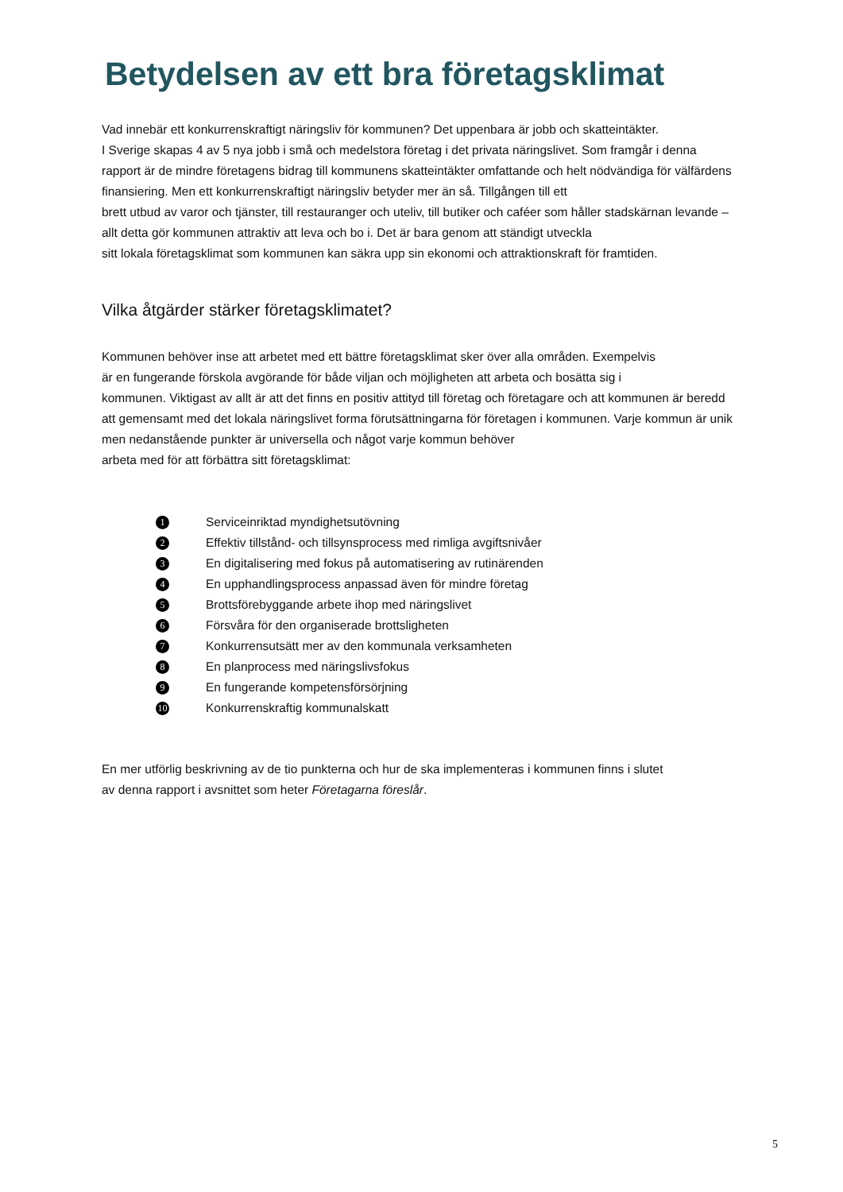Betydelsen av ett bra företagsklimat
Vad innebär ett konkurrenskraftigt näringsliv för kommunen? Det uppenbara är jobb och skatteintäkter.
I Sverige skapas 4 av 5 nya jobb i små och medelstora företag i det privata näringslivet. Som framgår i denna rapport är de mindre företagens bidrag till kommunens skatteintäkter omfattande och helt nödvändiga för välfärdens finansiering. Men ett konkurrenskraftigt näringsliv betyder mer än så. Tillgången till ett
brett utbud av varor och tjänster, till restauranger och uteliv, till butiker och caféer som håller stadskärnan levande – allt detta gör kommunen attraktiv att leva och bo i. Det är bara genom att ständigt utveckla
sitt lokala företagsklimat som kommunen kan säkra upp sin ekonomi och attraktionskraft för framtiden.
Vilka åtgärder stärker företagsklimatet?
Kommunen behöver inse att arbetet med ett bättre företagsklimat sker över alla områden. Exempelvis
är en fungerande förskola avgörande för både viljan och möjligheten att arbeta och bosätta sig i
kommunen. Viktigast av allt är att det finns en positiv attityd till företag och företagare och att kommunen är beredd att gemensamt med det lokala näringslivet forma förutsättningarna för företagen i kommunen. Varje kommun är unik men nedanstående punkter är universella och något varje kommun behöver
arbeta med för att förbättra sitt företagsklimat:
1 Serviceinriktad myndighetsutövning
2 Effektiv tillstånd- och tillsynsprocess med rimliga avgiftsnivåer
3 En digitalisering med fokus på automatisering av rutinärenden
4 En upphandlingsprocess anpassad även för mindre företag
5 Brottsförebyggande arbete ihop med näringslivet
6 Försvåra för den organiserade brottsligheten
7 Konkurrensutsätt mer av den kommunala verksamheten
8 En planprocess med näringslivsfokus
9 En fungerande kompetensförsörjning
10 Konkurrenskraftig kommunalskatt
En mer utförlig beskrivning av de tio punkterna och hur de ska implementeras i kommunen finns i slutet
av denna rapport i avsnittet som heter Företagarna föreslår.
5